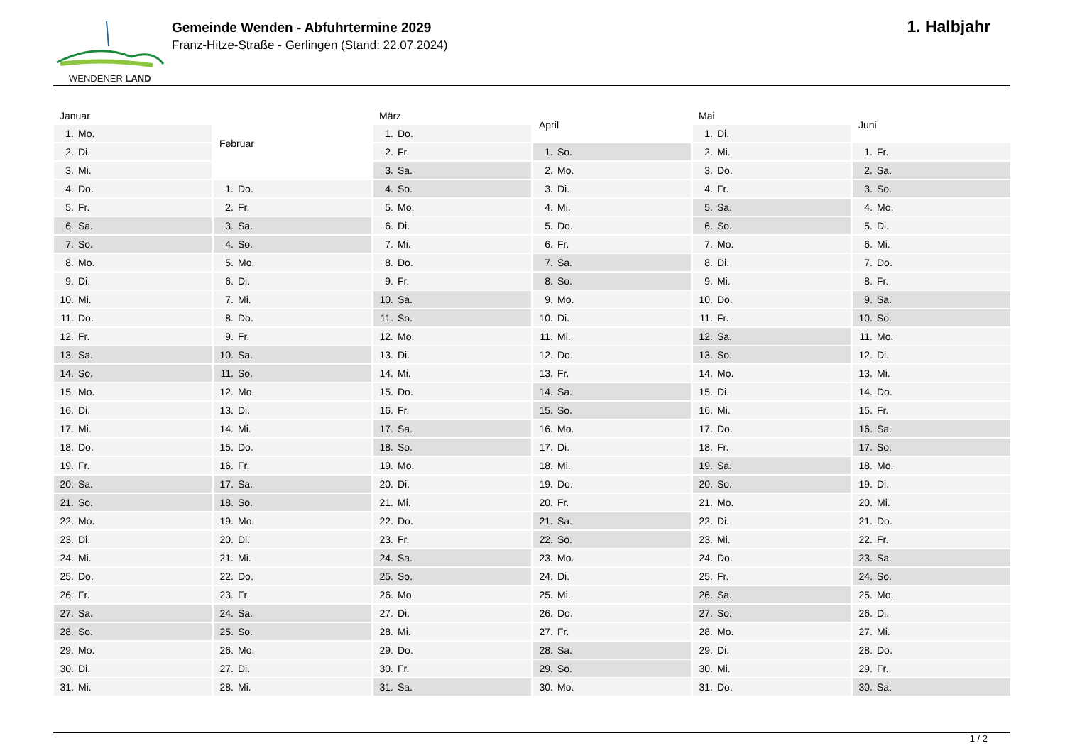WENDENER LAND
Gemeinde Wenden - Abfuhrtermine 2029
Franz-Hitze-Straße - Gerlingen (Stand: 22.07.2024)
1. Halbjahr
| Januar | |
| --- | --- |
| 1. | Mo. |
| 2. | Di. |
| 3. | Mi. |
| 4. | Do. |
| 5. | Fr. |
| 6. | Sa. |
| 7. | So. |
| 8. | Mo. |
| 9. | Di. |
| 10. | Mi. |
| 11. | Do. |
| 12. | Fr. |
| 13. | Sa. |
| 14. | So. |
| 15. | Mo. |
| 16. | Di. |
| 17. | Mi. |
| 18. | Do. |
| 19. | Fr. |
| 20. | Sa. |
| 21. | So. |
| 22. | Mo. |
| 23. | Di. |
| 24. | Mi. |
| 25. | Do. |
| 26. | Fr. |
| 27. | Sa. |
| 28. | So. |
| 29. | Mo. |
| 30. | Di. |
| 31. | Mi. |
| Februar | |
| --- | --- |
| 1. | Do. |
| 2. | Fr. |
| 3. | Sa. |
| 4. | So. |
| 5. | Mo. |
| 6. | Di. |
| 7. | Mi. |
| 8. | Do. |
| 9. | Fr. |
| 10. | Sa. |
| 11. | So. |
| 12. | Mo. |
| 13. | Di. |
| 14. | Mi. |
| 15. | Do. |
| 16. | Fr. |
| 17. | Sa. |
| 18. | So. |
| 19. | Mo. |
| 20. | Di. |
| 21. | Mi. |
| 22. | Do. |
| 23. | Fr. |
| 24. | Sa. |
| 25. | So. |
| 26. | Mo. |
| 27. | Di. |
| 28. | Mi. |
| März | |
| --- | --- |
| 1. | Do. |
| 2. | Fr. |
| 3. | Sa. |
| 4. | So. |
| 5. | Mo. |
| 6. | Di. |
| 7. | Mi. |
| 8. | Do. |
| 9. | Fr. |
| 10. | Sa. |
| 11. | So. |
| 12. | Mo. |
| 13. | Di. |
| 14. | Mi. |
| 15. | Do. |
| 16. | Fr. |
| 17. | Sa. |
| 18. | So. |
| 19. | Mo. |
| 20. | Di. |
| 21. | Mi. |
| 22. | Do. |
| 23. | Fr. |
| 24. | Sa. |
| 25. | So. |
| 26. | Mo. |
| 27. | Di. |
| 28. | Mi. |
| 29. | Do. |
| 30. | Fr. |
| 31. | Sa. |
| April | |
| --- | --- |
| 1. | So. |
| 2. | Mo. |
| 3. | Di. |
| 4. | Mi. |
| 5. | Do. |
| 6. | Fr. |
| 7. | Sa. |
| 8. | So. |
| 9. | Mo. |
| 10. | Di. |
| 11. | Mi. |
| 12. | Do. |
| 13. | Fr. |
| 14. | Sa. |
| 15. | So. |
| 16. | Mo. |
| 17. | Di. |
| 18. | Mi. |
| 19. | Do. |
| 20. | Fr. |
| 21. | Sa. |
| 22. | So. |
| 23. | Mo. |
| 24. | Di. |
| 25. | Mi. |
| 26. | Do. |
| 27. | Fr. |
| 28. | Sa. |
| 29. | So. |
| 30. | Mo. |
| Mai | |
| --- | --- |
| 1. | Di. |
| 2. | Mi. |
| 3. | Do. |
| 4. | Fr. |
| 5. | Sa. |
| 6. | So. |
| 7. | Mo. |
| 8. | Di. |
| 9. | Mi. |
| 10. | Do. |
| 11. | Fr. |
| 12. | Sa. |
| 13. | So. |
| 14. | Mo. |
| 15. | Di. |
| 16. | Mi. |
| 17. | Do. |
| 18. | Fr. |
| 19. | Sa. |
| 20. | So. |
| 21. | Mo. |
| 22. | Di. |
| 23. | Mi. |
| 24. | Do. |
| 25. | Fr. |
| 26. | Sa. |
| 27. | So. |
| 28. | Mo. |
| 29. | Di. |
| 30. | Mi. |
| 31. | Do. |
| Juni | |
| --- | --- |
| 1. | Fr. |
| 2. | Sa. |
| 3. | So. |
| 4. | Mo. |
| 5. | Di. |
| 6. | Mi. |
| 7. | Do. |
| 8. | Fr. |
| 9. | Sa. |
| 10. | So. |
| 11. | Mo. |
| 12. | Di. |
| 13. | Mi. |
| 14. | Do. |
| 15. | Fr. |
| 16. | Sa. |
| 17. | So. |
| 18. | Mo. |
| 19. | Di. |
| 20. | Mi. |
| 21. | Do. |
| 22. | Fr. |
| 23. | Sa. |
| 24. | So. |
| 25. | Mo. |
| 26. | Di. |
| 27. | Mi. |
| 28. | Do. |
| 29. | Fr. |
| 30. | Sa. |
1 / 2